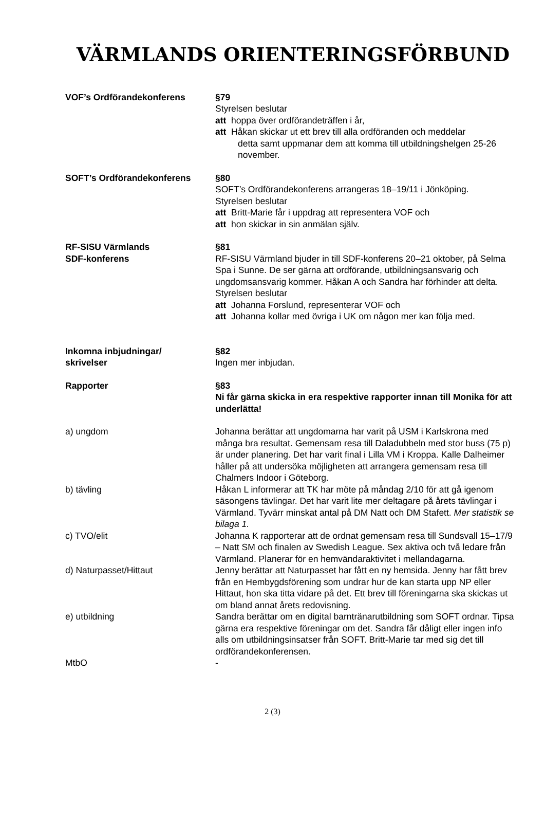VÄRMLANDS ORIENTERINGSFÖRBUND
VOF’s Ordförandekonferens §79
Styrelsen beslutar
att hoppa över ordförandeträffen i år,
att Håkan skickar ut ett brev till alla ordföranden och meddelar
detta samt uppmanar dem att komma till utbildningshelgen 25-26 november.
SOFT’s Ordförandekonferens §80
SOFT’s Ordförandekonferens arrangeras 18–19/11 i Jönköping.
Styrelsen beslutar
att Britt-Marie får i uppdrag att representera VOF och
att hon skickar in sin anmälan själv.
RF-SISU Värmlands
SDF-konferens
§81
RF-SISU Värmland bjuder in till SDF-konferens 20–21 oktober, på Selma Spa i Sunne. De ser gärna att ordförande, utbildningsansvarig och ungdomsansvarig kommer. Håkan A och Sandra har förhinder att delta.
Styrelsen beslutar
att Johanna Forslund, representerar VOF och
att Johanna kollar med övriga i UK om någon mer kan följa med.
Inkomna inbjudningar/
skrivelser
§82
Ingen mer inbjudan.
Rapporter §83
Ni får gärna skicka in era respektive rapporter innan till Monika för att underlätta!
a) ungdom Johanna berättar att ungdomarna har varit på USM i Karlskrona med många bra resultat. Gemensam resa till Daladubbeln med stor buss (75 p) är under planering. Det har varit final i Lilla VM i Kroppa. Kalle Dalheimer håller på att undersöka möjligheten att arrangera gemensam resa till Chalmers Indoor i Göteborg.
b) tävling Håkan L informerar att TK har möte på måndag 2/10 för att gå igenom säsongens tävlingar. Det har varit lite mer deltagare på årets tävlingar i Värmland. Tyvärr minskat antal på DM Natt och DM Stafett. Mer statistik se bilaga 1.
c) TVO/elit Johanna K rapporterar att de ordnat gemensam resa till Sundsvall 15–17/9 – Natt SM och finalen av Swedish League. Sex aktiva och två ledare från Värmland. Planerar för en hemvändaraktivitet i mellandagarna.
d) Naturpasset/Hittaut Jenny berättar att Naturpasset har fått en ny hemsida. Jenny har fått brev från en Hembygdsförening som undrar hur de kan starta upp NP eller Hittaut, hon ska titta vidare på det. Ett brev till föreningarna ska skickas ut om bland annat årets redovisning.
e) utbildning Sandra berättar om en digital barntränarutbildning som SOFT ordnar. Tipsa gärna era respektive föreningar om det. Sandra får dåligt eller ingen info alls om utbildningsinsatser från SOFT. Britt-Marie tar med sig det till ordförandekonferensen.
MtbO -
2 (3)